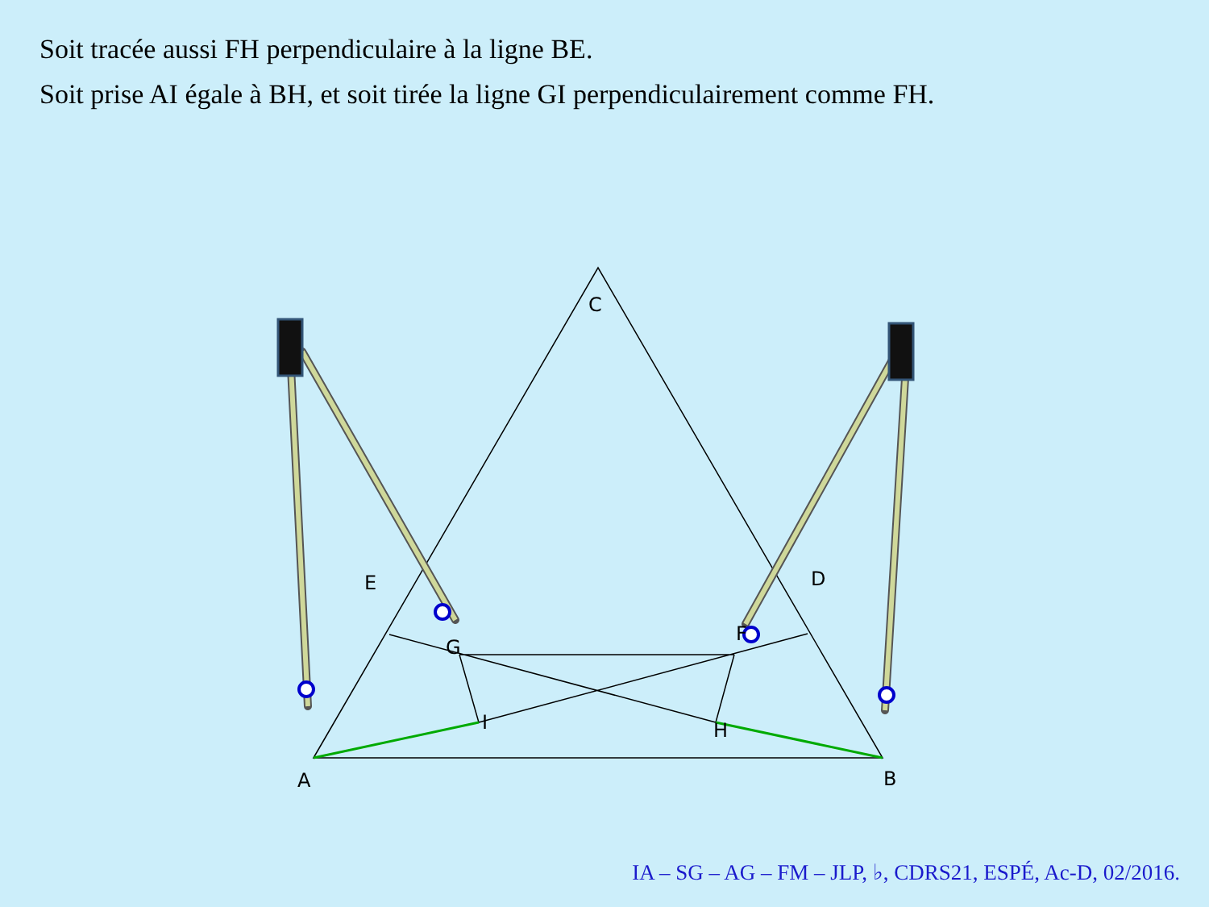Soit tracée aussi FH perpendiculaire à la ligne BE.
Soit prise AI égale à BH, et soit tirée la ligne GI perpendiculairement comme FH.
C
E
D
I
H
A
B
F
G
IA – SG – AG – FM – JLP, ♭, CDRS21, ESPÉ, Ac-D, 02/2016.